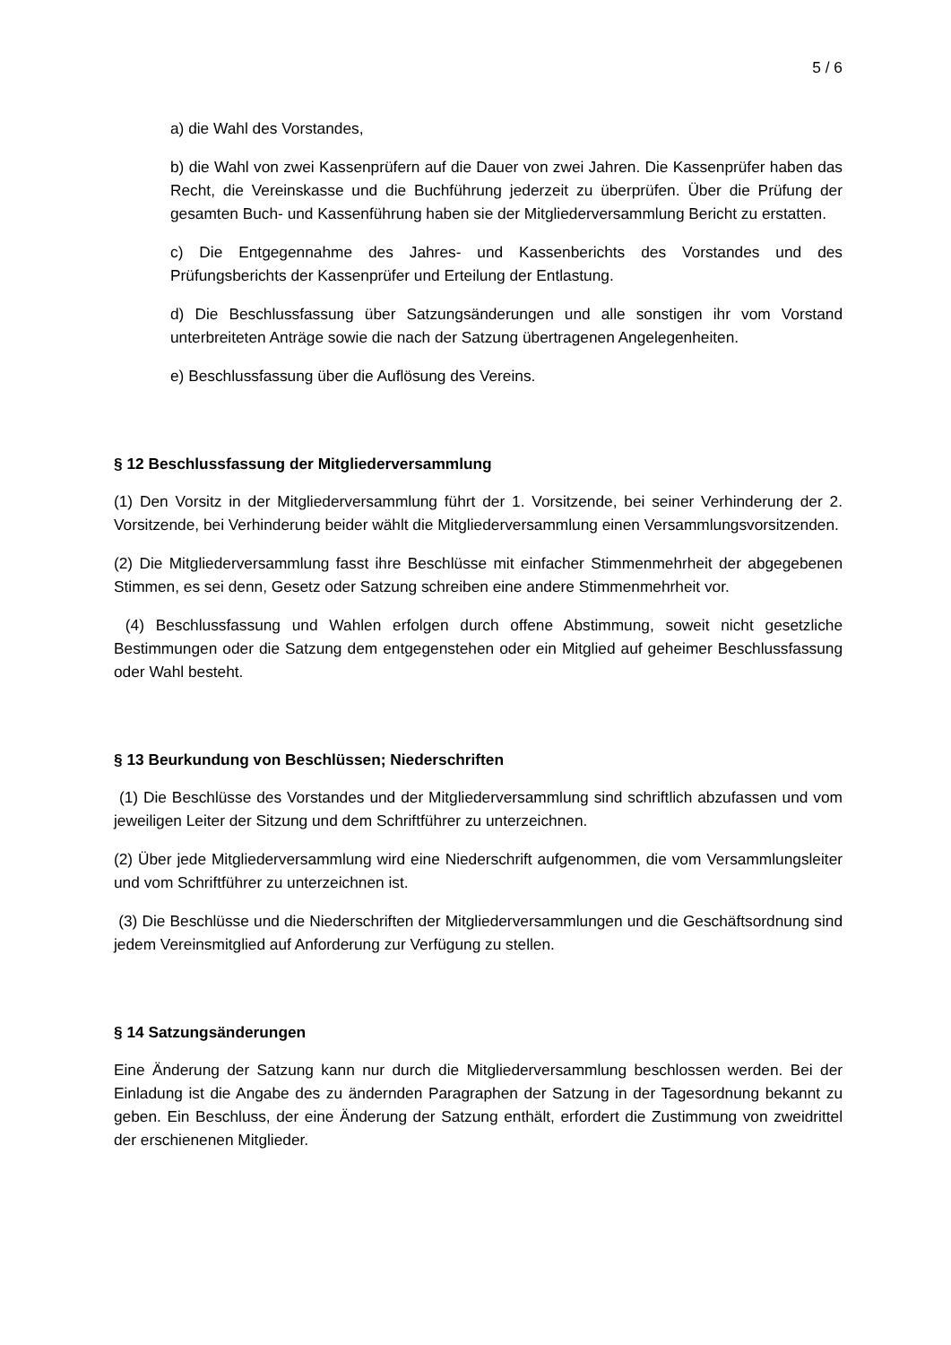5 / 6
a) die Wahl des Vorstandes,
b) die Wahl von zwei Kassenprüfern auf die Dauer von zwei Jahren. Die Kassenprüfer haben das Recht, die Vereinskasse und die Buchführung jederzeit zu überprüfen. Über die Prüfung der gesamten Buch- und Kassenführung haben sie der Mitgliederversammlung Bericht zu erstatten.
c) Die Entgegennahme des Jahres- und Kassenberichts des Vorstandes und des Prüfungsberichts der Kassenprüfer und Erteilung der Entlastung.
d) Die Beschlussfassung über Satzungsänderungen und alle sonstigen ihr vom Vorstand unterbreiteten Anträge sowie die nach der Satzung übertragenen Angelegenheiten.
e) Beschlussfassung über die Auflösung des Vereins.
§ 12 Beschlussfassung der Mitgliederversammlung
(1) Den Vorsitz in der Mitgliederversammlung führt der 1. Vorsitzende, bei seiner Verhinderung der 2. Vorsitzende, bei Verhinderung beider wählt die Mitgliederversammlung einen Versammlungsvorsitzenden.
(2) Die Mitgliederversammlung fasst ihre Beschlüsse mit einfacher Stimmenmehrheit der abgegebenen Stimmen, es sei denn, Gesetz oder Satzung schreiben eine andere Stimmenmehrheit vor.
(4) Beschlussfassung und Wahlen erfolgen durch offene Abstimmung, soweit nicht gesetzliche Bestimmungen oder die Satzung dem entgegenstehen oder ein Mitglied auf geheimer Beschlussfassung oder Wahl besteht.
§ 13 Beurkundung von Beschlüssen; Niederschriften
(1) Die Beschlüsse des Vorstandes und der Mitgliederversammlung sind schriftlich abzufassen und vom jeweiligen Leiter der Sitzung und dem Schriftführer zu unterzeichnen.
(2) Über jede Mitgliederversammlung wird eine Niederschrift aufgenommen, die vom Versammlungsleiter und vom Schriftführer zu unterzeichnen ist.
(3) Die Beschlüsse und die Niederschriften der Mitgliederversammlungen und die Geschäftsordnung sind jedem Vereinsmitglied auf Anforderung zur Verfügung zu stellen.
§ 14 Satzungsänderungen
Eine Änderung der Satzung kann nur durch die Mitgliederversammlung beschlossen werden. Bei der Einladung ist die Angabe des zu ändernden Paragraphen der Satzung in der Tagesordnung bekannt zu geben. Ein Beschluss, der eine Änderung der Satzung enthält, erfordert die Zustimmung von zweidrittel der erschienenen Mitglieder.